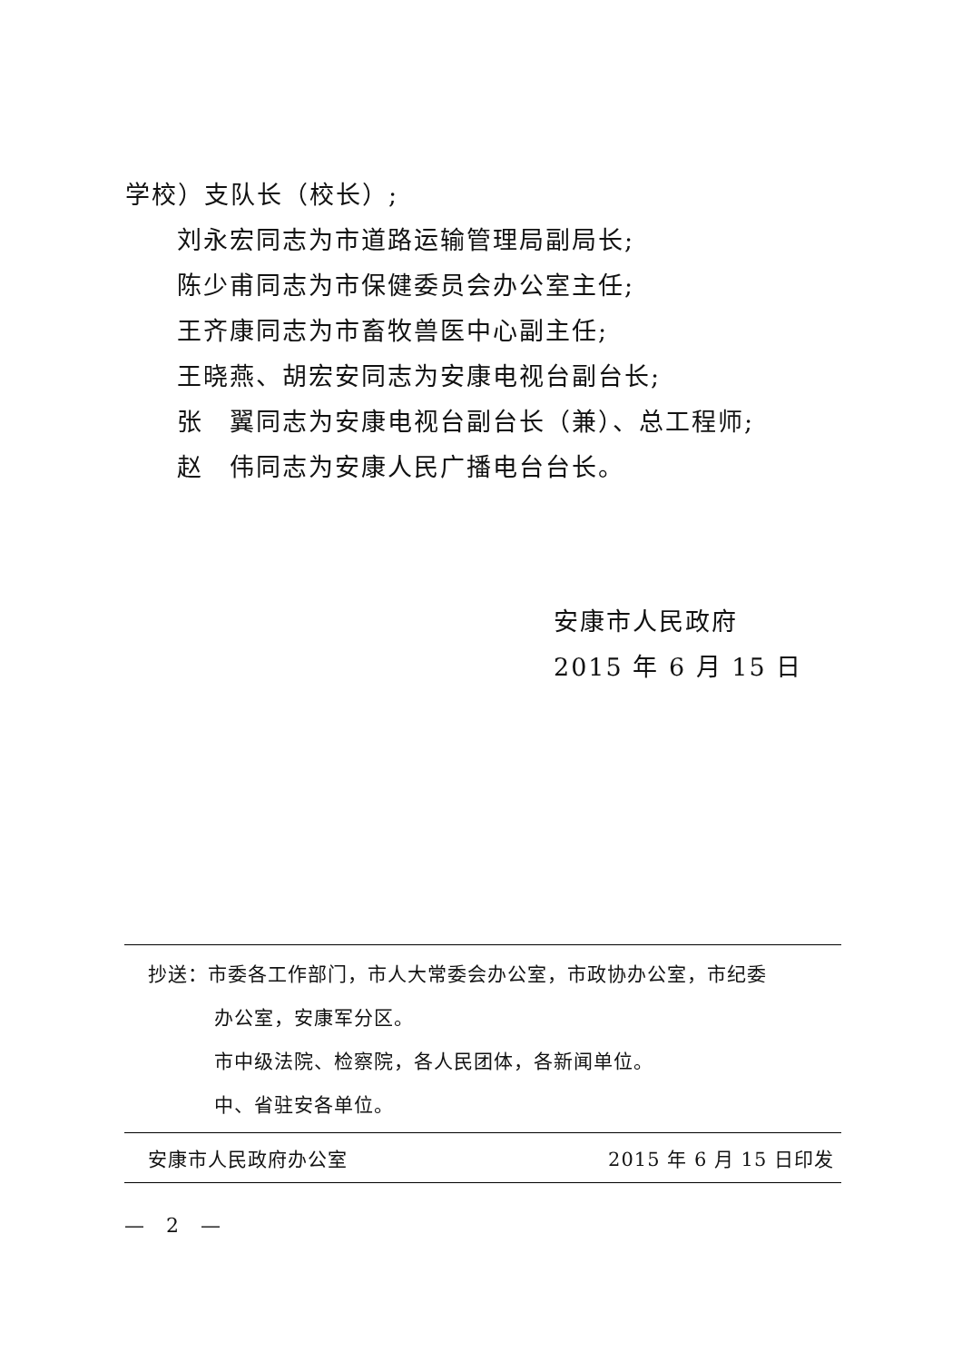学校）支队长（校长）;
刘永宏同志为市道路运输管理局副局长;
陈少甫同志为市保健委员会办公室主任;
王齐康同志为市畜牧兽医中心副主任;
王晓燕、胡宏安同志为安康电视台副台长;
张　翼同志为安康电视台副台长（兼）、总工程师;
赵　伟同志为安康人民广播电台台长。
安康市人民政府
2015 年 6 月 15 日
抄送：市委各工作部门，市人大常委会办公室，市政协办公室，市纪委
办公室，安康军分区。
市中级法院、检察院，各人民团体，各新闻单位。
中、省驻安各单位。
安康市人民政府办公室 2015 年 6 月 15 日印发
—　2　—